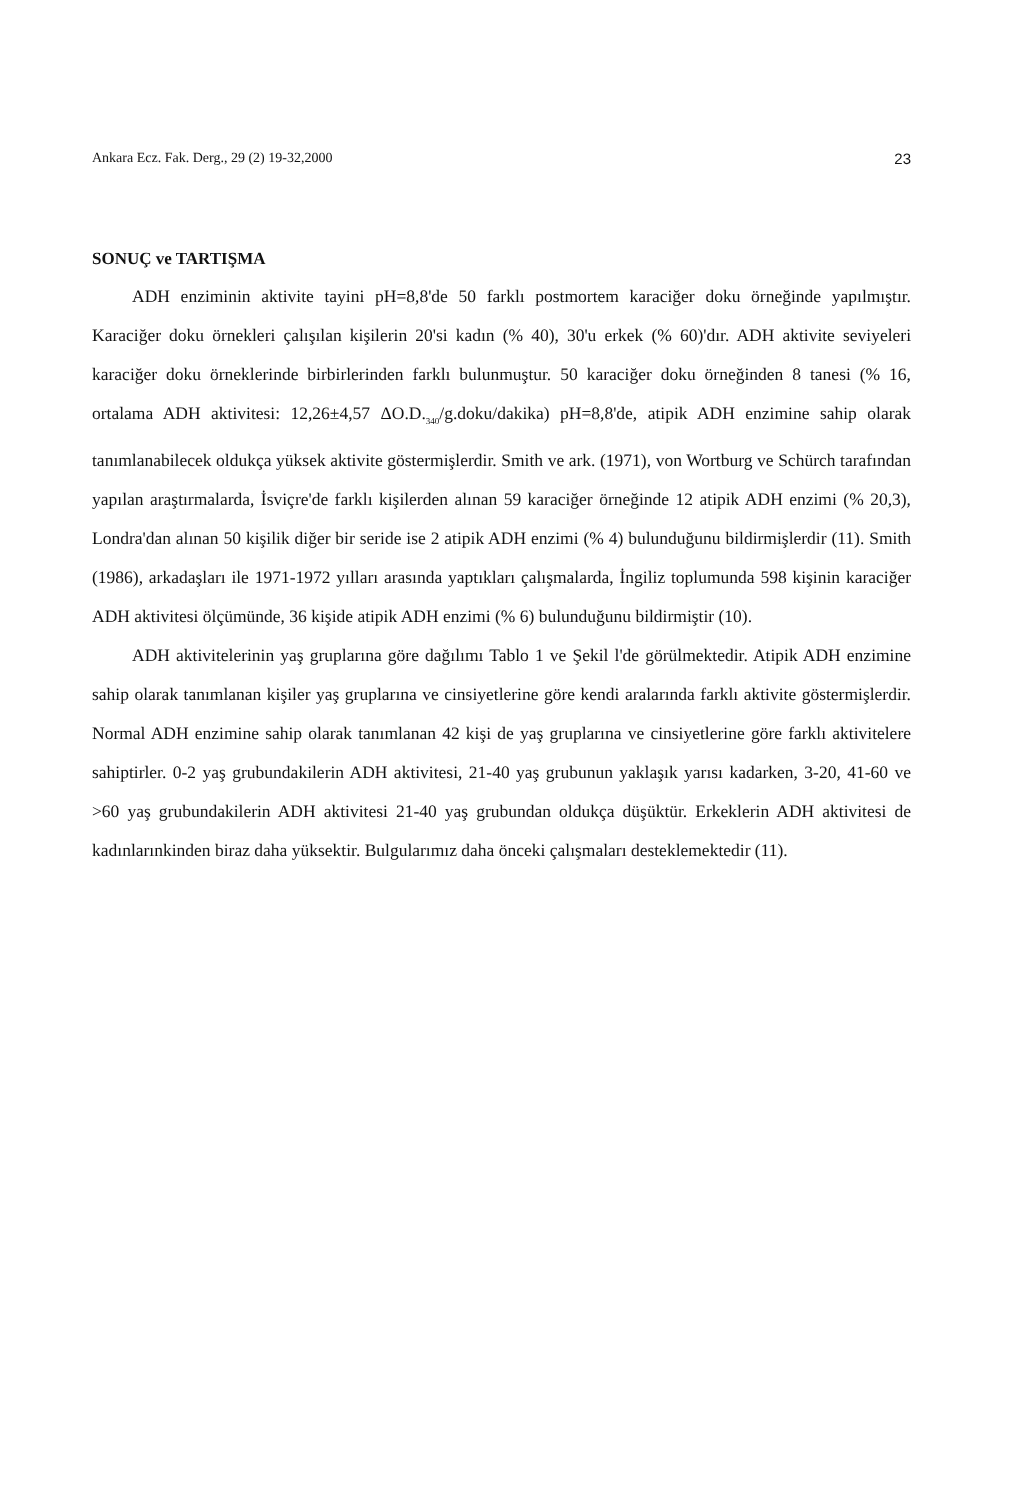Ankara Ecz. Fak. Derg., 29 (2) 19-32,2000 23
SONUÇ ve TARTIŞMA
ADH enziminin aktivite tayini pH=8,8'de 50 farklı postmortem karaciğer doku örneğinde yapılmıştır. Karaciğer doku örnekleri çalışılan kişilerin 20'si kadın (% 40), 30'u erkek (% 60)'dır. ADH aktivite seviyeleri karaciğer doku örneklerinde birbirlerinden farklı bulunmuştur. 50 karaciğer doku örneğinden 8 tanesi (% 16, ortalama ADH aktivitesi: 12,26±4,57 ΔO.D.<sub>340</sub>/g.doku/dakika) pH=8,8'de, atipik ADH enzimine sahip olarak tanımlanabilecek oldukça yüksek aktivite göstermişlerdir. Smith ve ark. (1971), von Wortburg ve Schürch tarafından yapılan araştırmalarda, İsviçre'de farklı kişilerden alınan 59 karaciğer örneğinde 12 atipik ADH enzimi (% 20,3), Londra'dan alınan 50 kişilik diğer bir seride ise 2 atipik ADH enzimi (% 4) bulunduğunu bildirmişlerdir (11). Smith (1986), arkadaşları ile 1971-1972 yılları arasında yaptıkları çalışmalarda, İngiliz toplumunda 598 kişinin karaciğer ADH aktivitesi ölçümünde, 36 kişide atipik ADH enzimi (% 6) bulunduğunu bildirmiştir (10).
ADH aktivitelerinin yaş gruplarına göre dağılımı Tablo 1 ve Şekil l'de görülmektedir. Atipik ADH enzimine sahip olarak tanımlanan kişiler yaş gruplarına ve cinsiyetlerine göre kendi aralarında farklı aktivite göstermişlerdir. Normal ADH enzimine sahip olarak tanımlanan 42 kişi de yaş gruplarına ve cinsiyetlerine göre farklı aktivitelere sahiptirler. 0-2 yaş grubundakilerin ADH aktivitesi, 21-40 yaş grubunun yaklaşık yarısı kadarken, 3-20, 41-60 ve >60 yaş grubundakilerin ADH aktivitesi 21-40 yaş grubundan oldukça düşüktür. Erkeklerin ADH aktivitesi de kadınlarınkinden biraz daha yüksektir. Bulgularımız daha önceki çalışmaları desteklemektedir (11).